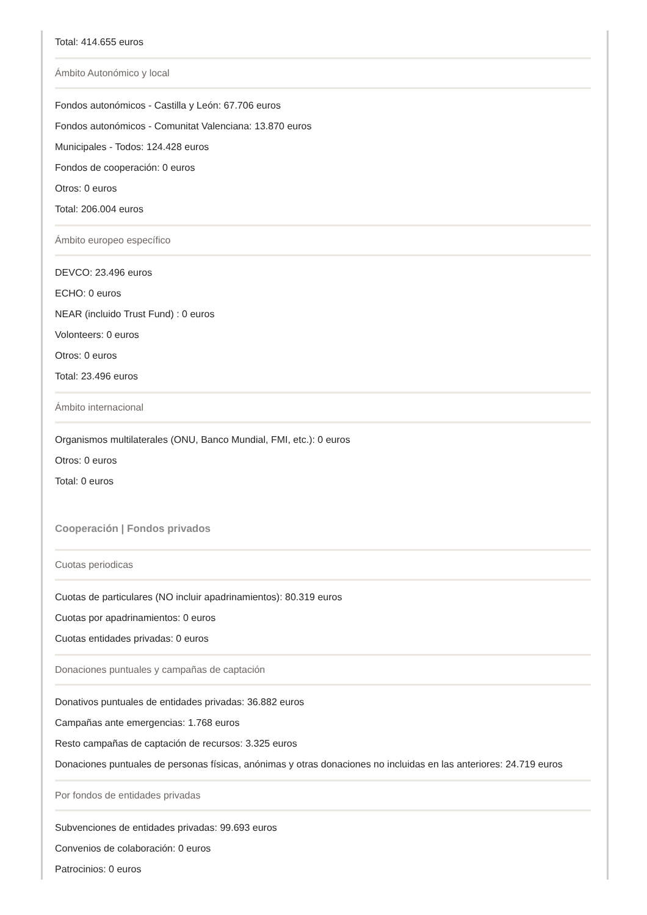Total: 414.655 euros
Ámbito Autonómico y local
Fondos autonómicos - Castilla y León: 67.706 euros
Fondos autonómicos - Comunitat Valenciana: 13.870 euros
Municipales - Todos: 124.428 euros
Fondos de cooperación: 0 euros
Otros: 0 euros
Total: 206.004 euros
Ámbito europeo específico
DEVCO: 23.496 euros
ECHO: 0 euros
NEAR (incluido Trust Fund) : 0 euros
Volonteers: 0 euros
Otros: 0 euros
Total: 23.496 euros
Ámbito internacional
Organismos multilaterales (ONU, Banco Mundial, FMI, etc.): 0 euros
Otros: 0 euros
Total: 0 euros
Cooperación | Fondos privados
Cuotas periodicas
Cuotas de particulares (NO incluir apadrinamientos): 80.319 euros
Cuotas por apadrinamientos: 0 euros
Cuotas entidades privadas: 0 euros
Donaciones puntuales y campañas de captación
Donativos puntuales de entidades privadas: 36.882 euros
Campañas ante emergencias: 1.768 euros
Resto campañas de captación de recursos: 3.325 euros
Donaciones puntuales de personas físicas, anónimas y otras donaciones no incluidas en las anteriores: 24.719 euros
Por fondos de entidades privadas
Subvenciones de entidades privadas: 99.693 euros
Convenios de colaboración: 0 euros
Patrocinios: 0 euros